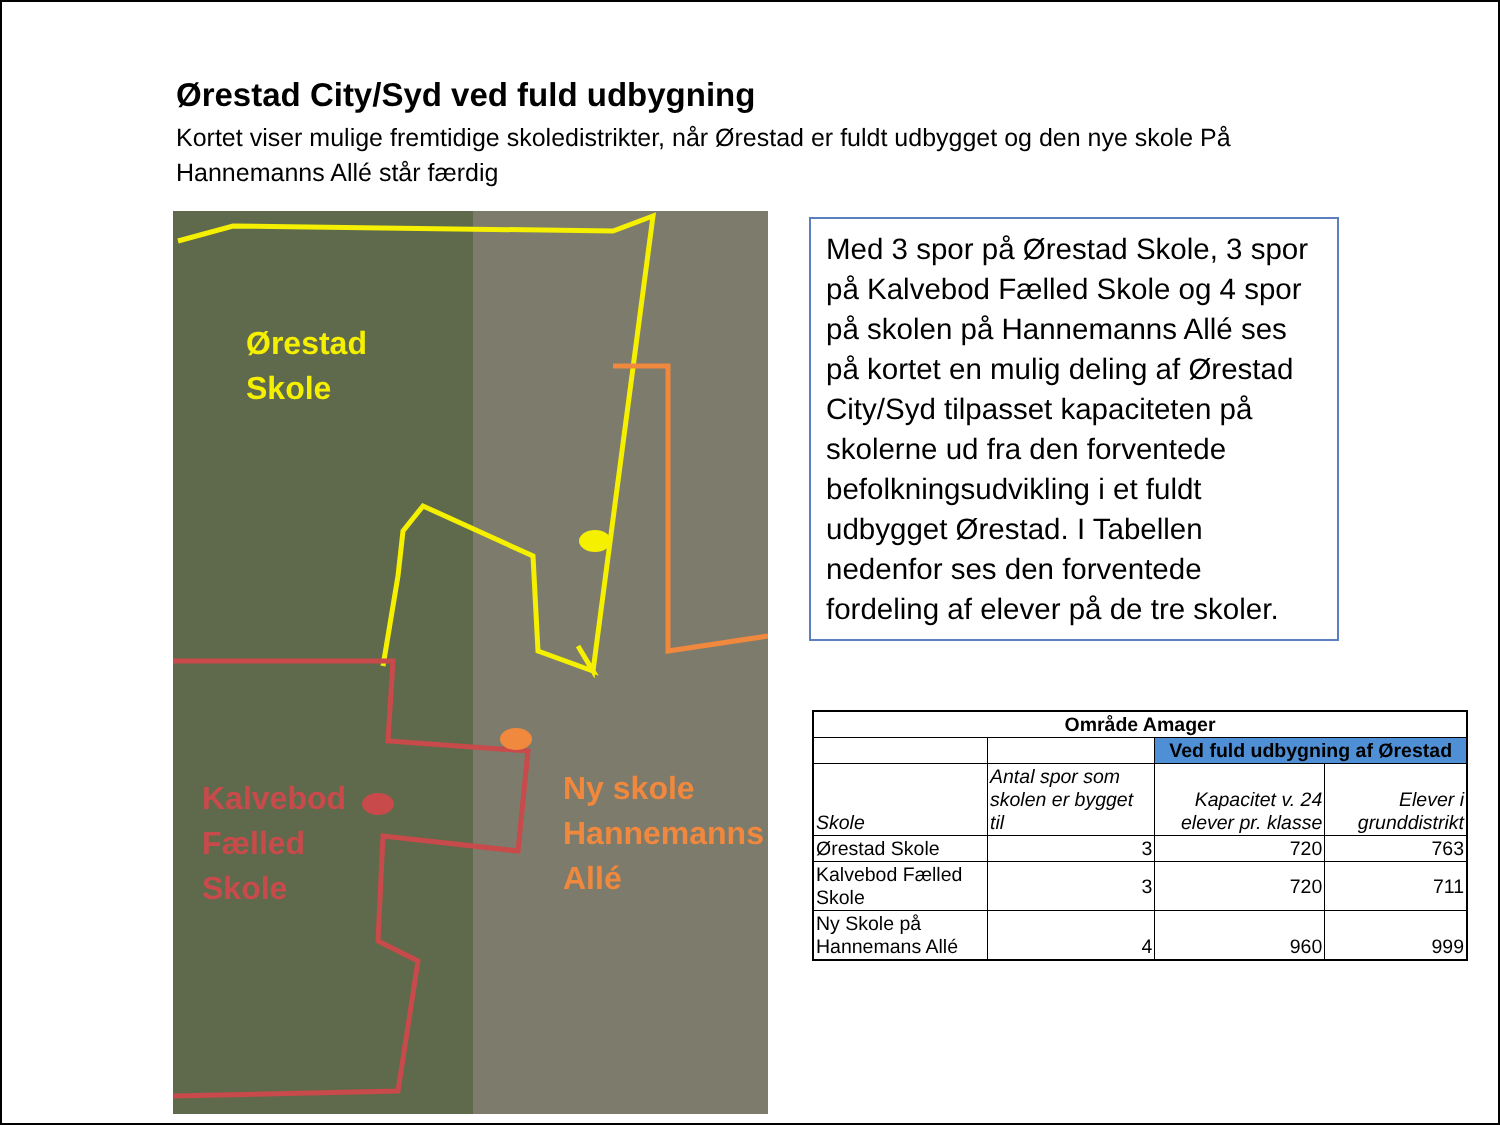Ørestad City/Syd ved fuld udbygning
Kortet viser mulige fremtidige skoledistrikter, når Ørestad er fuldt udbygget og den nye skole På Hannemanns Allé står færdig
Ørestad
Skole
Kalvebod
Fælled
Skole
Ny skole
Hannemanns
Allé
Med 3 spor på Ørestad Skole, 3 spor på Kalvebod Fælled Skole og 4 spor på skolen på Hannemanns Allé ses på kortet en mulig deling af Ørestad City/Syd tilpasset kapaciteten på skolerne ud fra den forventede befolkningsudvikling i et fuldt udbygget Ørestad. I Tabellen nedenfor ses den forventede fordeling af elever på de tre skoler.
| Område Amager | | | |
| --- | --- | --- | --- |
| | | Ved fuld udbygning af Ørestad | |
| Skole | Antal spor som skolen er bygget til | Kapacitet v. 24 elever pr. klasse | Elever i grunddistrikt |
| Ørestad Skole | 3 | 720 | 763 |
| Kalvebod Fælled Skole | 3 | 720 | 711 |
| Ny Skole på Hannemans Allé | 4 | 960 | 999 |